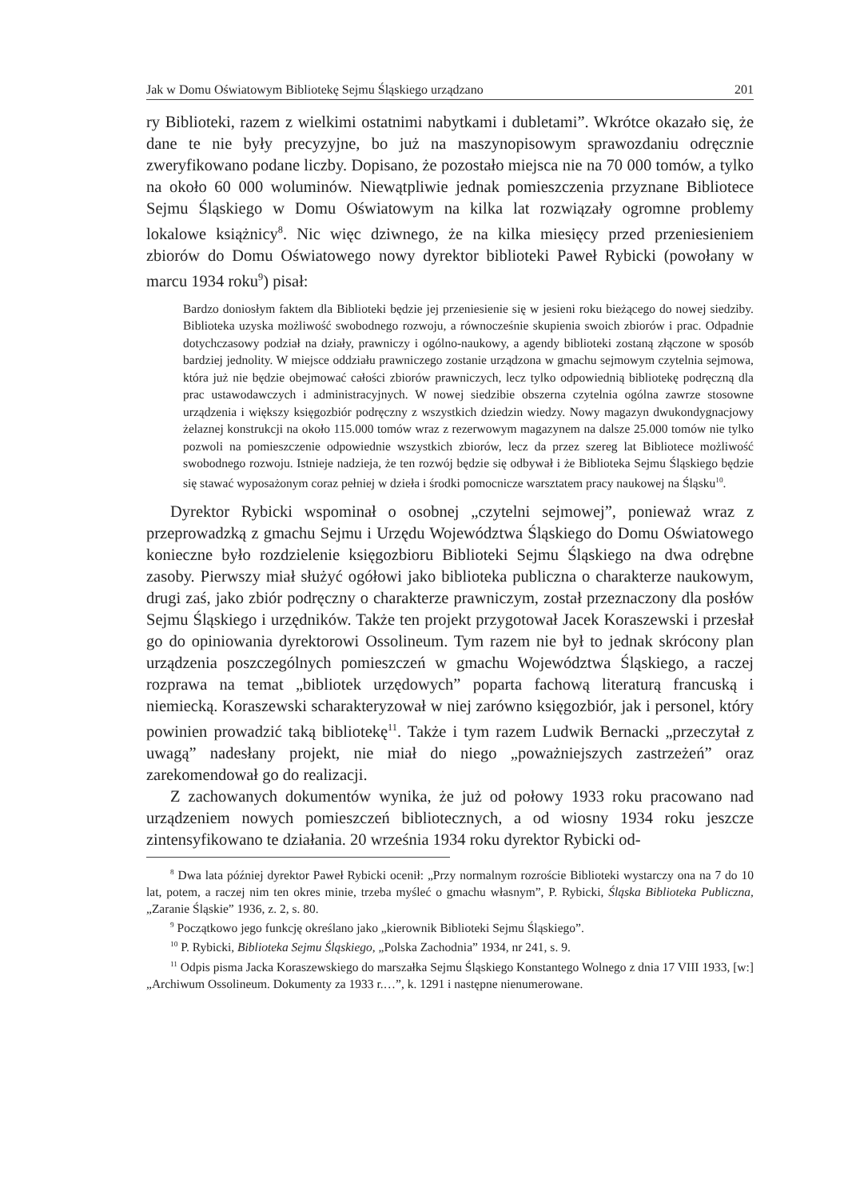Jak w Domu Oświatowym Bibliotekę Sejmu Śląskiego urządzano 201
ry Biblioteki, razem z wielkimi ostatnimi nabytkami i dubletami”. Wkrótce okazało się, że dane te nie były precyzyjne, bo już na maszynopisowym sprawozdaniu odręcznie zweryfikowano podane liczby. Dopisano, że pozostało miejsca nie na 70 000 tomów, a tylko na około 60 000 woluminów. Niewątpliwie jednak pomieszczenia przyznane Bibliotece Sejmu Śląskiego w Domu Oświatowym na kilka lat rozwiązały ogromne problemy lokalowe książnicy<sup>8</sup>. Nic więc dziwnego, że na kilka miesięcy przed przeniesieniem zbiorów do Domu Oświatowego nowy dyrektor biblioteki Paweł Rybicki (powołany w marcu 1934 roku<sup>9</sup>) pisał:
Bardzo doniosłym faktem dla Biblioteki będzie jej przeniesienie się w jesieni roku bieżącego do nowej siedziby. Biblioteka uzyska możliwość swobodnego rozwoju, a równocześnie skupienia swoich zbiorów i prac. Odpadnie dotychczasowy podział na działy, prawniczy i ogólno-naukowy, a agendy biblioteki zostaną złączone w sposób bardziej jednolity. W miejsce oddziału prawniczego zostanie urządzona w gmachu sejmowym czytelnia sejmowa, która już nie będzie obejmować całości zbiorów prawniczych, lecz tylko odpowiednią bibliotekę podręczną dla prac ustawodawczych i administracyjnych. W nowej siedzibie obszerna czytelnia ogólna zawrze stosowne urządzenia i większy księgozbiór podręczny z wszystkich dziedzin wiedzy. Nowy magazyn dwukondygnacjowy żelaznej konstrukcji na około 115.000 tomów wraz z rezerwowym magazynem na dalsze 25.000 tomów nie tylko pozwoli na pomieszczenie odpowiednie wszystkich zbiorów, lecz da przez szereg lat Bibliotece możliwość swobodnego rozwoju. Istnieje nadzieja, że ten rozwój będzie się odbywał i że Biblioteka Sejmu Śląskiego będzie się stawać wyposażonym coraz pełniej w dzieła i środki pomocnicze warsztatem pracy naukowej na Śląsku<sup>10</sup>.
Dyrektor Rybicki wspominał o osobnej „czytelni sejmowej”, ponieważ wraz z przeprowadzką z gmachu Sejmu i Urzędu Województwa Śląskiego do Domu Oświatowego konieczne było rozdzielenie księgozbioru Biblioteki Sejmu Śląskiego na dwa odrębne zasoby. Pierwszy miał służyć ogółowi jako biblioteka publiczna o charakterze naukowym, drugi zaś, jako zbiór podręczny o charakterze prawniczym, został przeznaczony dla posłów Sejmu Śląskiego i urzędników. Także ten projekt przygotował Jacek Koraszewski i przesłał go do opiniowania dyrektorowi Ossolineum. Tym razem nie był to jednak skrócony plan urządzenia poszczególnych pomieszczeń w gmachu Województwa Śląskiego, a raczej rozprawa na temat „bibliotek urzędowych” poparta fachową literaturą francuską i niemiecką. Koraszewski scharakteryzował w niej zarówno księgozbiór, jak i personel, który powinien prowadzić taką bibliotekę<sup>11</sup>. Także i tym razem Ludwik Bernacki „przeczytał z uwagą” nadesłany projekt, nie miał do niego „poważniejszych zastrzeżeń” oraz zarekomendował go do realizacji.
Z zachowanych dokumentów wynika, że już od połowy 1933 roku pracowano nad urządzeniem nowych pomieszczeń bibliotecznych, a od wiosny 1934 roku jeszcze zintensyfikowano te działania. 20 września 1934 roku dyrektor Rybicki od-
<sup>8</sup> Dwa lata później dyrektor Paweł Rybicki ocenił: „Przy normalnym rozroście Biblioteki wystarczy ona na 7 do 10 lat, potem, a raczej nim ten okres minie, trzeba myśleć o gmachu własnym”, P. Rybicki, Śląska Biblioteka Publiczna, „Zaranie Śląskie” 1936, z. 2, s. 80.
<sup>9</sup> Początkowo jego funkcję określano jako „kierownik Biblioteki Sejmu Śląskiego”.
<sup>10</sup> P. Rybicki, Biblioteka Sejmu Śląskiego, „Polska Zachodnia” 1934, nr 241, s. 9.
<sup>11</sup> Odpis pisma Jacka Koraszewskiego do marszałka Sejmu Śląskiego Konstantego Wolnego z dnia 17 VIII 1933, [w:] „Archiwum Ossolineum. Dokumenty za 1933 r.…”, k. 1291 i następne nienumerowane.